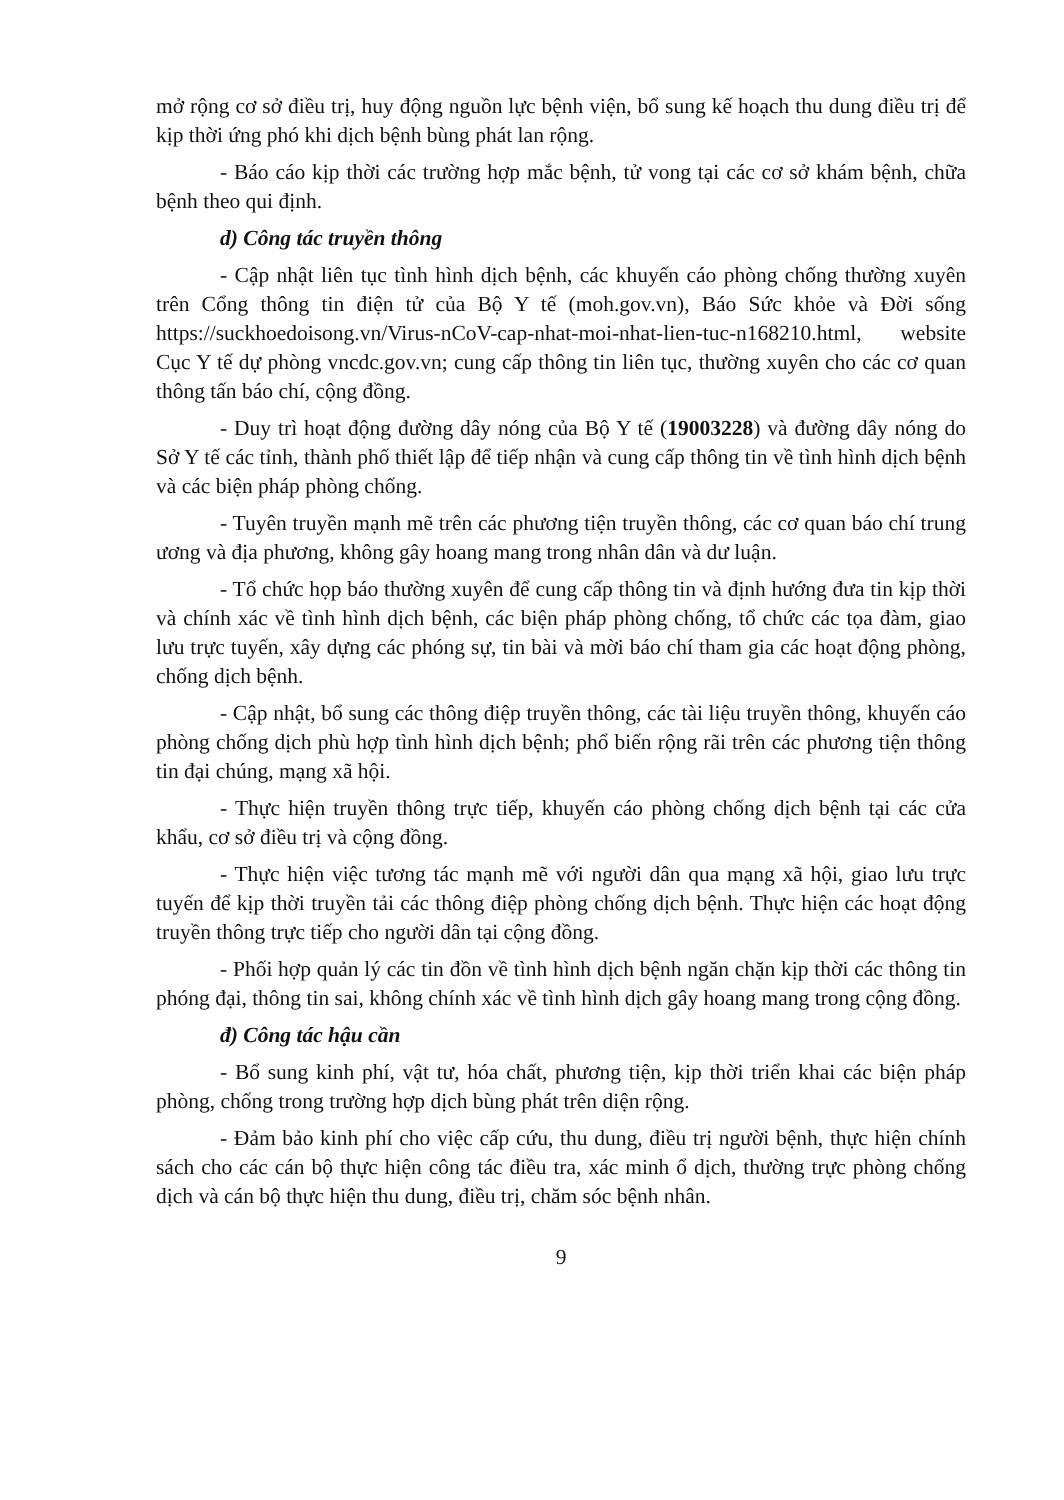mở rộng cơ sở điều trị, huy động nguồn lực bệnh viện, bổ sung kế hoạch thu dung điều trị để kịp thời ứng phó khi dịch bệnh bùng phát lan rộng.
- Báo cáo kịp thời các trường hợp mắc bệnh, tử vong tại các cơ sở khám bệnh, chữa bệnh theo qui định.
d) Công tác truyền thông
- Cập nhật liên tục tình hình dịch bệnh, các khuyến cáo phòng chống thường xuyên trên Cổng thông tin điện tử của Bộ Y tế (moh.gov.vn), Báo Sức khỏe và Đời sống https://suckhoedoisong.vn/Virus-nCoV-cap-nhat-moi-nhat-lien-tuc-n168210.html, website Cục Y tế dự phòng vncdc.gov.vn; cung cấp thông tin liên tục, thường xuyên cho các cơ quan thông tấn báo chí, cộng đồng.
- Duy trì hoạt động đường dây nóng của Bộ Y tế (19003228) và đường dây nóng do Sở Y tế các tỉnh, thành phố thiết lập để tiếp nhận và cung cấp thông tin về tình hình dịch bệnh và các biện pháp phòng chống.
- Tuyên truyền mạnh mẽ trên các phương tiện truyền thông, các cơ quan báo chí trung ương và địa phương, không gây hoang mang trong nhân dân và dư luận.
- Tổ chức họp báo thường xuyên để cung cấp thông tin và định hướng đưa tin kịp thời và chính xác về tình hình dịch bệnh, các biện pháp phòng chống, tổ chức các tọa đàm, giao lưu trực tuyến, xây dựng các phóng sự, tin bài và mời báo chí tham gia các hoạt động phòng, chống dịch bệnh.
- Cập nhật, bổ sung các thông điệp truyền thông, các tài liệu truyền thông, khuyến cáo phòng chống dịch phù hợp tình hình dịch bệnh; phổ biến rộng rãi trên các phương tiện thông tin đại chúng, mạng xã hội.
- Thực hiện truyền thông trực tiếp, khuyến cáo phòng chống dịch bệnh tại các cửa khẩu, cơ sở điều trị và cộng đồng.
- Thực hiện việc tương tác mạnh mẽ với người dân qua mạng xã hội, giao lưu trực tuyến để kịp thời truyền tải các thông điệp phòng chống dịch bệnh. Thực hiện các hoạt động truyền thông trực tiếp cho người dân tại cộng đồng.
- Phối hợp quản lý các tin đồn về tình hình dịch bệnh ngăn chặn kịp thời các thông tin phóng đại, thông tin sai, không chính xác về tình hình dịch gây hoang mang trong cộng đồng.
đ) Công tác hậu cần
- Bổ sung kinh phí, vật tư, hóa chất, phương tiện, kịp thời triển khai các biện pháp phòng, chống trong trường hợp dịch bùng phát trên diện rộng.
- Đảm bảo kinh phí cho việc cấp cứu, thu dung, điều trị người bệnh, thực hiện chính sách cho các cán bộ thực hiện công tác điều tra, xác minh ổ dịch, thường trực phòng chống dịch và cán bộ thực hiện thu dung, điều trị, chăm sóc bệnh nhân.
9